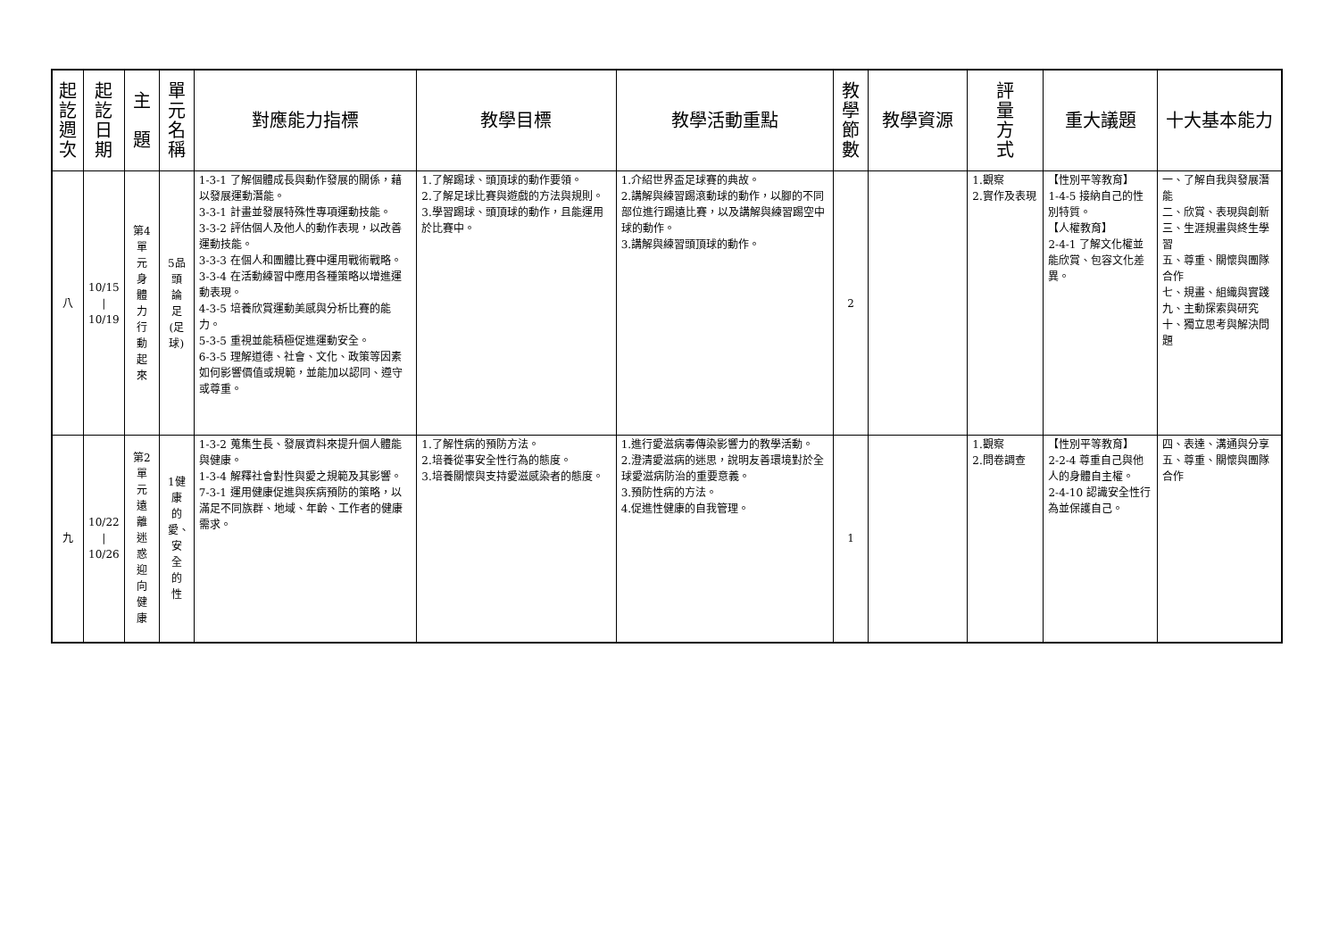| 起訖週次 | 起訖日期 | 主 題 | 單元名稱 | 對應能力指標 | 教學目標 | 教學活動重點 | 教學節數 | 教學資源 | 評量方式 | 重大議題 | 十大基本能力 |
| --- | --- | --- | --- | --- | --- | --- | --- | --- | --- | --- | --- |
| 八 | 10/15 / 10/19 | 第4單元身體力行動起來 | 5品頭論足(足球) | 1-3-1 了解個體成長與動作發展的關係，藉以發展運動潛能。 3-3-1 計畫並發展特殊性專項運動技能。 3-3-2 評估個人及他人的動作表現，以改善運動技能。 3-3-3 在個人和團體比賽中運用戰術戰略。 3-3-4 在活動練習中應用各種策略以增進運動表現。 4-3-5 培養欣賞運動美感與分析比賽的能力。 5-3-5 重視並能積極促進運動安全。 6-3-5 理解道德、社會、文化、政策等因素如何影響價值或規範，並能加以認同、遵守或尊重。 | 1.了解踢球、頭頂球的動作要領。 2.了解足球比賽與遊戲的方法與規則。 3.學習踢球、頭頂球的動作，且能運用於比賽中。 | 1.介紹世界盃足球賽的典故。 2.講解與練習踢滾動球的動作，以腳的不同部位進行踢遠比賽，以及講解與練習踢空中球的動作。 3.講解與練習頭頂球的動作。 | 2 | | 1.觀察 2.實作及表現 | 【性別平等教育】 1-4-5 接納自己的性別特質。 【人權教育】 2-4-1 了解文化權並能欣賞、包容文化差異。 | 一、了解自我與發展潛能 二、欣賞、表現與創新 三、生涯規畫與終生學習 五、尊重、關懷與團隊合作 七、規畫、組織與實踐 九、主動探索與研究 十、獨立思考與解決問題 |
| 九 | 10/22 / 10/26 | 第2單元遠離迷惑迎向健康 | 1健康的愛、安全的性 | 1-3-2 蒐集生長、發展資料來提升個人體能與健康。 1-3-4 解釋社會對性與愛之規範及其影響。 7-3-1 運用健康促進與疾病預防的策略，以滿足不同族群、地域、年齡、工作者的健康需求。 | 1.了解性病的預防方法。 2.培養從事安全性行為的態度。 3.培養關懷與支持愛滋感染者的態度。 | 1.進行愛滋病毒傳染影響力的教學活動。 2.澄清愛滋病的迷思，說明友善環境對於全球愛滋病防治的重要意義。 3.預防性病的方法。 4.促進性健康的自我管理。 | 1 | | 1.觀察 2.問卷調查 | 【性別平等教育】 2-2-4 尊重自己與他人的身體自主權。 2-4-10 認識安全性行為並保護自己。 | 四、表達、溝通與分享 五、尊重、關懷與團隊合作 |